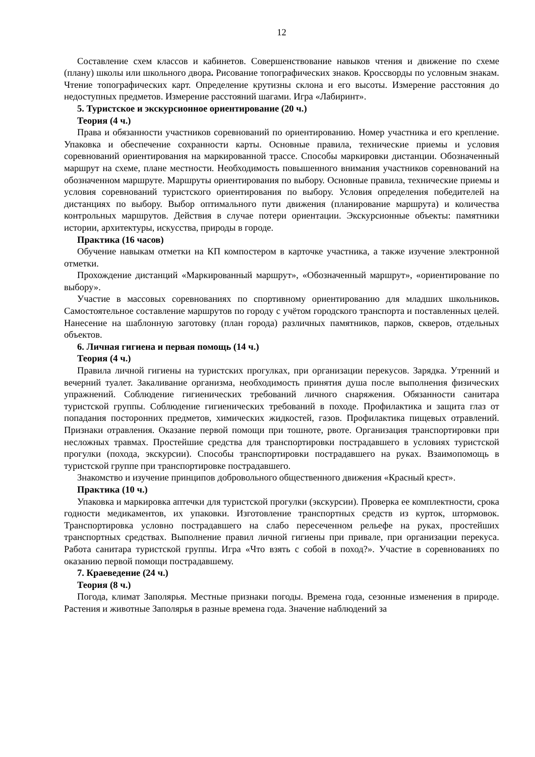12
Составление схем классов и кабинетов. Совершенствование навыков чтения и движение по схеме (плану) школы или школьного двора. Рисование топографических знаков. Кроссворды по условным знакам. Чтение топографических карт. Определение крутизны склона и его высоты. Измерение расстояния до недоступных предметов. Измерение расстояний шагами. Игра «Лабиринт».
5. Туристское и экскурсионное ориентирование (20 ч.)
Теория (4 ч.)
Права и обязанности участников соревнований по ориентированию. Номер участника и его крепление. Упаковка и обеспечение сохранности карты. Основные правила, технические приемы и условия соревнований ориентирования на маркированной трассе. Способы маркировки дистанции. Обозначенный маршрут на схеме, плане местности. Необходимость повышенного внимания участников соревнований на обозначенном маршруте. Маршруты ориентирования по выбору. Основные правила, технические приемы и условия соревнований туристского ориентирования по выбору. Условия определения победителей на дистанциях по выбору. Выбор оптимального пути движения (планирование маршрута) и количества контрольных маршрутов. Действия в случае потери ориентации. Экскурсионные объекты: памятники истории, архитектуры, искусства, природы в городе.
Практика (16 часов)
Обучение навыкам отметки на КП компостером в карточке участника, а также изучение электронной отметки.
Прохождение дистанций «Маркированный маршрут», «Обозначенный маршрут», «ориентирование по выбору».
Участие в массовых соревнованиях по спортивному ориентированию для младших школьников. Самостоятельное составление маршрутов по городу с учётом городского транспорта и поставленных целей. Нанесение на шаблонную заготовку (план города) различных памятников, парков, скверов, отдельных объектов.
6. Личная гигиена и первая помощь (14 ч.)
Теория (4 ч.)
Правила личной гигиены на туристских прогулках, при организации перекусов. Зарядка. Утренний и вечерний туалет. Закаливание организма, необходимость принятия душа после выполнения физических упражнений. Соблюдение гигиенических требований личного снаряжения. Обязанности санитара туристской группы. Соблюдение гигиенических требований в походе. Профилактика и защита глаз от попадания посторонних предметов, химических жидкостей, газов. Профилактика пищевых отравлений. Признаки отравления. Оказание первой помощи при тошноте, рвоте. Организация транспортировки при несложных травмах. Простейшие средства для транспортировки пострадавшего в условиях туристской прогулки (похода, экскурсии). Способы транспортировки пострадавшего на руках. Взаимопомощь в туристской группе при транспортировке пострадавшего.
Знакомство и изучение принципов добровольного общественного движения «Красный крест».
Практика (10 ч.)
Упаковка и маркировка аптечки для туристской прогулки (экскурсии). Проверка ее комплектности, срока годности медикаментов, их упаковки. Изготовление транспортных средств из курток, штормовок. Транспортировка условно пострадавшего на слабо пересеченном рельефе на руках, простейших транспортных средствах. Выполнение правил личной гигиены при привале, при организации перекуса. Работа санитара туристской группы. Игра «Что взять с собой в поход?». Участие в соревнованиях по оказанию первой помощи пострадавшему.
7. Краеведение (24 ч.)
Теория (8 ч.)
Погода, климат Заполярья. Местные признаки погоды. Времена года, сезонные изменения в природе. Растения и животные Заполярья в разные времена года. Значение наблюдений за